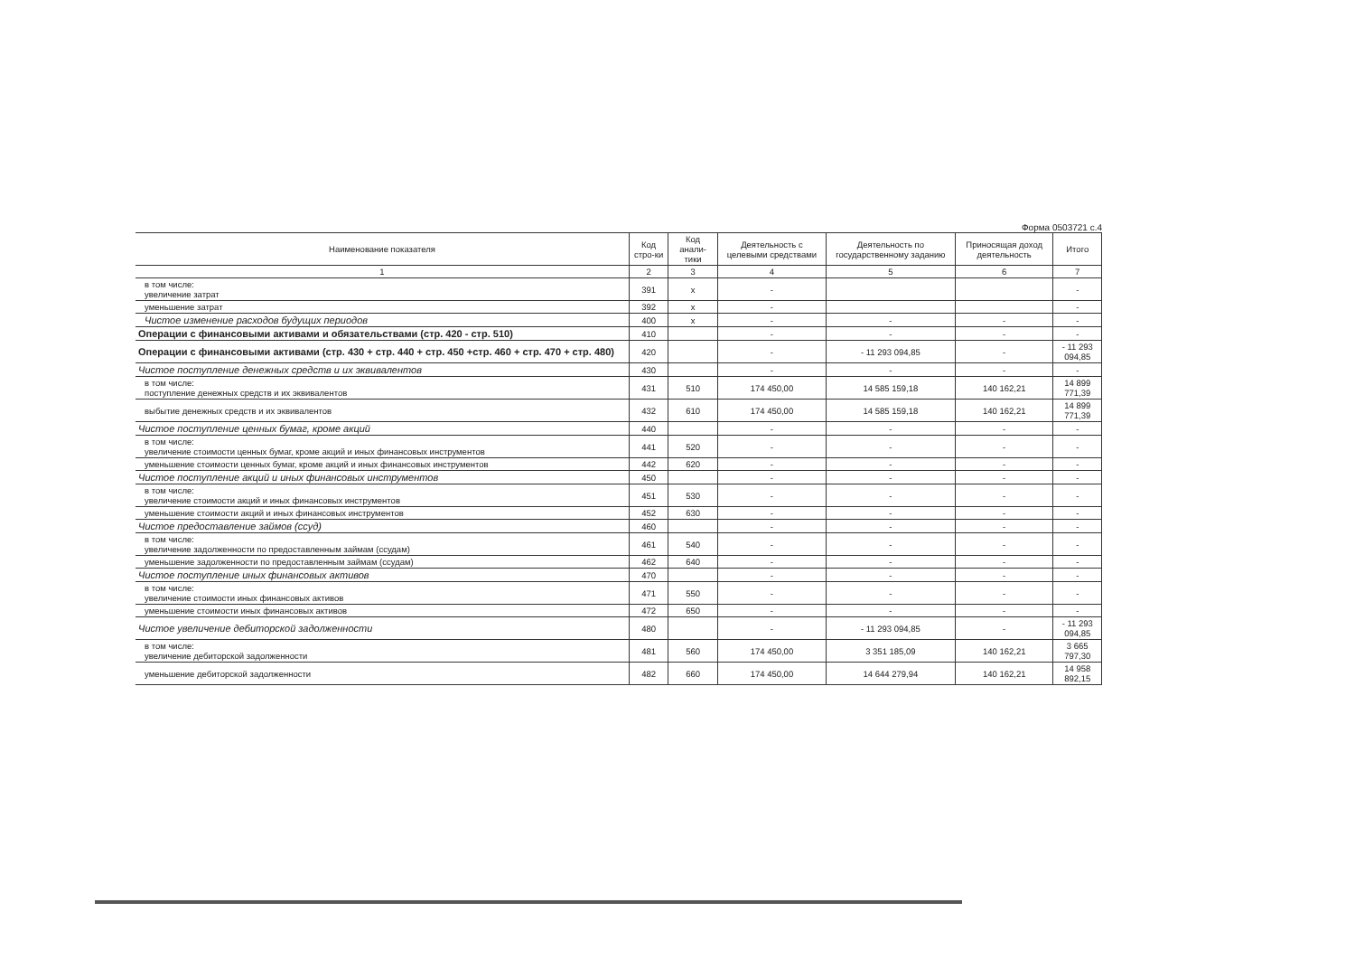Форма 0503721 с.4
| Наименование показателя | Код стро-ки | Код анали-тики | Деятельность с целевыми средствами | Деятельность по государственному заданию | Приносящая доход деятельность | Итого |
| --- | --- | --- | --- | --- | --- | --- |
| 1 | 2 | 3 | 4 | 5 | 6 | 7 |
| в том числе: увеличение затрат | 391 | x | - | | | - |
| уменьшение затрат | 392 | x | - | | | - |
| Чистое изменение расходов будущих периодов | 400 | x | - | - | - | - |
| Операции с финансовыми активами и обязательствами (стр. 420 - стр. 510) | 410 | | - | - | - | - |
| Операции с финансовыми активами (стр. 430 + стр. 440 + стр. 450 +стр. 460 + стр. 470 + стр. 480) | 420 | | - | - 11 293 094,85 | - | - 11 293 094,85 |
| Чистое поступление денежных средств и их эквивалентов | 430 | | - | - | - | - |
| в том числе: поступление денежных средств и их эквивалентов | 431 | 510 | 174 450,00 | 14 585 159,18 | 140 162,21 | 14 899 771,39 |
| выбытие денежных средств и их эквивалентов | 432 | 610 | 174 450,00 | 14 585 159,18 | 140 162,21 | 14 899 771,39 |
| Чистое поступление ценных бумаг, кроме акций | 440 | | - | - | - | - |
| в том числе: увеличение стоимости ценных бумаг, кроме акций и иных финансовых инструментов | 441 | 520 | - | - | - | - |
| уменьшение стоимости ценных бумаг, кроме акций и иных финансовых инструментов | 442 | 620 | - | - | - | - |
| Чистое поступление акций и иных финансовых инструментов | 450 | | - | - | - | - |
| в том числе: увеличение стоимости акций и иных финансовых инструментов | 451 | 530 | - | - | - | - |
| уменьшение стоимости акций и иных финансовых инструментов | 452 | 630 | - | - | - | - |
| Чистое предоставление займов (ссуд) | 460 | | - | - | - | - |
| в том числе: увеличение задолженности по предоставленным займам (ссудам) | 461 | 540 | - | - | - | - |
| уменьшение задолженности по предоставленным займам (ссудам) | 462 | 640 | - | - | - | - |
| Чистое поступление иных финансовых активов | 470 | | - | - | - | - |
| в том числе: увеличение стоимости иных финансовых активов | 471 | 550 | - | - | - | - |
| уменьшение стоимости иных финансовых активов | 472 | 650 | - | - | - | - |
| Чистое увеличение дебиторской задолженности | 480 | | - | - 11 293 094,85 | - | - 11 293 094,85 |
| в том числе: увеличение дебиторской задолженности | 481 | 560 | 174 450,00 | 3 351 185,09 | 140 162,21 | 3 665 797,30 |
| уменьшение дебиторской задолженности | 482 | 660 | 174 450,00 | 14 644 279,94 | 140 162,21 | 14 958 892,15 |